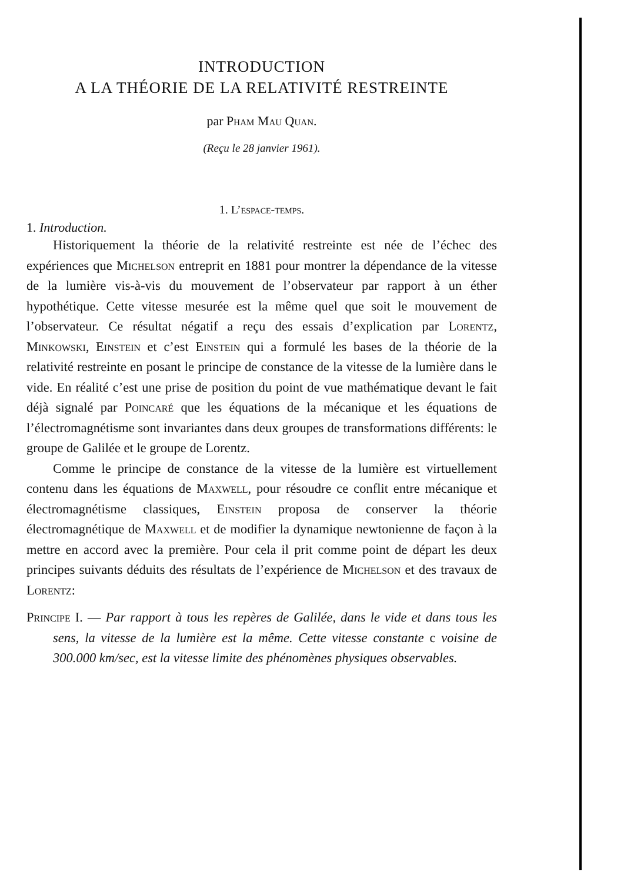INTRODUCTION
A LA THÉORIE DE LA RELATIVITÉ RESTREINTE
par Pham Mau Quan.
(Reçu le 28 janvier 1961).
1. L’espace-temps.
1. Introduction.
Historiquement la théorie de la relativité restreinte est née de l’échec des expériences que Michelson entreprit en 1881 pour montrer la dépendance de la vitesse de la lumière vis-à-vis du mouvement de l’observateur par rapport à un éther hypothétique. Cette vitesse mesurée est la même quel que soit le mouvement de l’observateur. Ce résultat négatif a reçu des essais d’explication par Lorentz, Minkowski, Einstein et c’est Einstein qui a formulé les bases de la théorie de la relativité restreinte en posant le principe de constance de la vitesse de la lumière dans le vide. En réalité c’est une prise de position du point de vue mathématique devant le fait déjà signalé par Poincaré que les équations de la mécanique et les équations de l’électromagnétisme sont invariantes dans deux groupes de transformations différents: le groupe de Galilée et le groupe de Lorentz.
Comme le principe de constance de la vitesse de la lumière est virtuellement contenu dans les équations de Maxwell, pour résoudre ce conflit entre mécanique et électromagnétisme classiques, Einstein proposa de conserver la théorie électromagnétique de Maxwell et de modifier la dynamique newtonienne de façon à la mettre en accord avec la première. Pour cela il prit comme point de départ les deux principes suivants déduits des résultats de l’expérience de Michelson et des travaux de Lorentz:
Principe I. — Par rapport à tous les repères de Galilée, dans le vide et dans tous les sens, la vitesse de la lumière est la même. Cette vitesse constante c voisine de 300.000 km/sec, est la vitesse limite des phénomènes physiques observables.